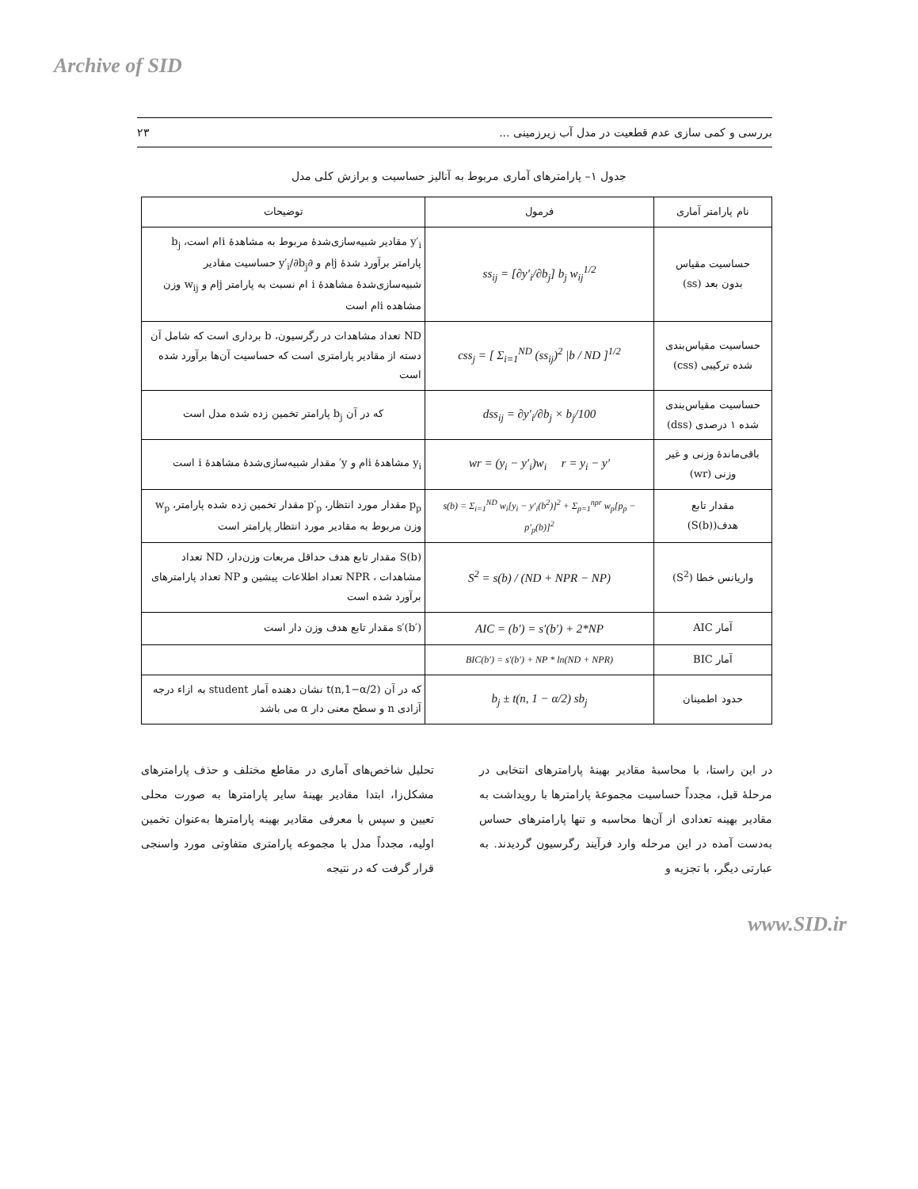Archive of SID
بررسی و کمی سازی عدم قطعیت در مدل آب زیرزمینی ... ۲۳
جدول ۱– پارامترهای آماری مربوط به آنالیز حساسیت و برازش کلی مدل
| نام پارامتر آماری | فرمول | توضیحات |
| --- | --- | --- |
| حساسیت مقیاس بدون بعد (ss) | ss<sub>ij</sub> = [∂y′<sub>i</sub>/∂b<sub>j</sub>] b<sub>j</sub> w<sub>ij</sub><sup>1/2</sup> | y′<sub>i</sub> مقادیر شبیه‌سازی‌شدهٔ مربوط به مشاهدهٔ i‌ام است، b<sub>j</sub> پارامتر برآورد شدهٔ j‌ام و ∂y′<sub>i</sub>/∂b<sub>j</sub> حساسیت مقادیر شبیه‌سازی‌شدهٔ مشاهدهٔ i ام نسبت به پارامتر j‌ام و w<sub>ij</sub> وزن مشاهده i‌ام است |
| حساسیت مقیاس‌بندی شده ترکیبی (css) | css<sub>j</sub> = [ Σ<sub>i=1</sub><sup>ND</sup> (ss<sub>ij</sub>)<sup>2</sup> /b / ND ]<sup>1/2</sup> | ND تعداد مشاهدات در رگرسیون، b برداری است که شامل آن دسته از مقادیر پارامتری است که حساسیت آن‌ها برآورد شده است |
| حساسیت مقیاس‌بندی شده ۱ درصدی (dss) | dss<sub>ij</sub> = ∂y′<sub>i</sub>/∂b<sub>j</sub> × b<sub>j</sub>/100 | که در آن b<sub>j</sub> پارامتر تخمین زده شده مدل است |
| باقی‌ماندهٔ وزنی و غیر وزنی (wr) | wr = (y<sub>i</sub> − y′<sub>i</sub>)w<sub>i</sub> r = y<sub>i</sub> − y′ | y<sub>i</sub> مشاهدهٔ i‌ام و y′ مقدار شبیه‌سازی‌شدهٔ مشاهدهٔ i است |
| مقدار تابع هدف(S(b)) | s(b) = Σ<sub>i=1</sub><sup>ND</sup> w<sub>i</sub>[y<sub>i</sub> − y′<sub>i</sub>(b<sup>2</sup>)]<sup>2</sup> + Σ<sub>p=1</sub><sup>npr</sup> w<sub>p</sub>[p<sub>p</sub> − p′<sub>p</sub>(b)]<sup>2</sup> | p<sub>p</sub> مقدار مورد انتظار، p′<sub>p</sub> مقدار تخمین زده شده پارامتر، w<sub>p</sub> وزن مربوط به مقادیر مورد انتظار پارامتر است |
| واریانس خطا (S<sup>2</sup>) | S<sup>2</sup> = s(b) / (ND + NPR − NP) | S(b) مقدار تابع هدف حداقل مربعات وزن‌دار، ND تعداد مشاهدات ، NPR تعداد اطلاعات پیشین و NP تعداد پارامترهای برآورد شده است |
| آمار AIC | AIC = (b′) = s′(b′) + 2*NP | s′(b′) مقدار تابع هدف وزن دار است |
| آمار BIC | BIC(b′) = s′(b′) + NP * ln(ND + NPR) | |
| حدود اطمینان | b<sub>j</sub> ± t(n, 1 − α/2) sb<sub>j</sub> | که در آن t(n,1−α/2) نشان دهنده آمار student به ازاء درجه آزادی n و سطح معنی دار α می باشد |
در این راستا، با محاسبهٔ مقادیر بهینهٔ پارامترهای انتخابی در مرحلهٔ قبل، مجدداً حساسیت مجموعهٔ پارامترها با رویداشت به مقادیر بهینه تعدادی از آن‌ها محاسبه و تنها پارامترهای حساس به‌دست آمده در این مرحله وارد فرآیند رگرسیون گردیدند. به عبارتی دیگر، با تجزیه و
تحلیل شاخص‌های آماری در مقاطع مختلف و حذف پارامترهای مشکل‌زا، ابتدا مقادیر بهینهٔ سایر پارامترها به صورت محلی تعیین و سپس با معرفی مقادیر بهینه پارامترها به‌عنوان تخمین اولیه، مجدداً مدل با مجموعه پارامتری متفاوتی مورد واسنجی قرار گرفت که در نتیجه
www.SID.ir